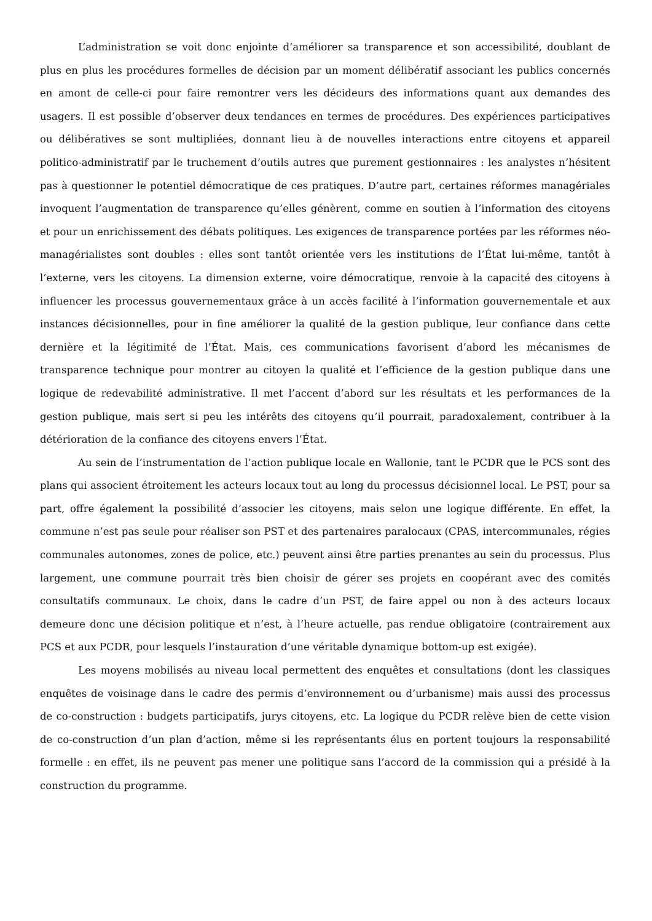L’administration se voit donc enjointe d’améliorer sa transparence et son accessibilité, doublant de plus en plus les procédures formelles de décision par un moment délibératif associant les publics concernés en amont de celle-ci pour faire remontrer vers les décideurs des informations quant aux demandes des usagers. Il est possible d’observer deux tendances en termes de procédures. Des expériences participatives ou délibératives se sont multipliées, donnant lieu à de nouvelles interactions entre citoyens et appareil politico-administratif par le truchement d’outils autres que purement gestionnaires : les analystes n’hésitent pas à questionner le potentiel démocratique de ces pratiques. D’autre part, certaines réformes managériales invoquent l’augmentation de transparence qu’elles génèrent, comme en soutien à l’information des citoyens et pour un enrichissement des débats politiques. Les exigences de transparence portées par les réformes néo-managérialistes sont doubles : elles sont tantôt orientée vers les institutions de l’État lui-même, tantôt à l’externe, vers les citoyens. La dimension externe, voire démocratique, renvoie à la capacité des citoyens à influencer les processus gouvernementaux grâce à un accès facilité à l’information gouvernementale et aux instances décisionnelles, pour in fine améliorer la qualité de la gestion publique, leur confiance dans cette dernière et la légitimité de l’État. Mais, ces communications favorisent d’abord les mécanismes de transparence technique pour montrer au citoyen la qualité et l’efficience de la gestion publique dans une logique de redevabilité administrative. Il met l’accent d’abord sur les résultats et les performances de la gestion publique, mais sert si peu les intérêts des citoyens qu’il pourrait, paradoxalement, contribuer à la détérioration de la confiance des citoyens envers l’État.
Au sein de l’instrumentation de l’action publique locale en Wallonie, tant le PCDR que le PCS sont des plans qui associent étroitement les acteurs locaux tout au long du processus décisionnel local. Le PST, pour sa part, offre également la possibilité d’associer les citoyens, mais selon une logique différente. En effet, la commune n’est pas seule pour réaliser son PST et des partenaires paralocaux (CPAS, intercommunales, régies communales autonomes, zones de police, etc.) peuvent ainsi être parties prenantes au sein du processus. Plus largement, une commune pourrait très bien choisir de gérer ses projets en coopérant avec des comités consultatifs communaux. Le choix, dans le cadre d’un PST, de faire appel ou non à des acteurs locaux demeure donc une décision politique et n’est, à l’heure actuelle, pas rendue obligatoire (contrairement aux PCS et aux PCDR, pour lesquels l’instauration d’une véritable dynamique bottom-up est exigée).
Les moyens mobilisés au niveau local permettent des enquêtes et consultations (dont les classiques enquêtes de voisinage dans le cadre des permis d’environnement ou d’urbanisme) mais aussi des processus de co-construction : budgets participatifs, jurys citoyens, etc. La logique du PCDR relève bien de cette vision de co-construction d’un plan d’action, même si les représentants élus en portent toujours la responsabilité formelle : en effet, ils ne peuvent pas mener une politique sans l’accord de la commission qui a présidé à la construction du programme.